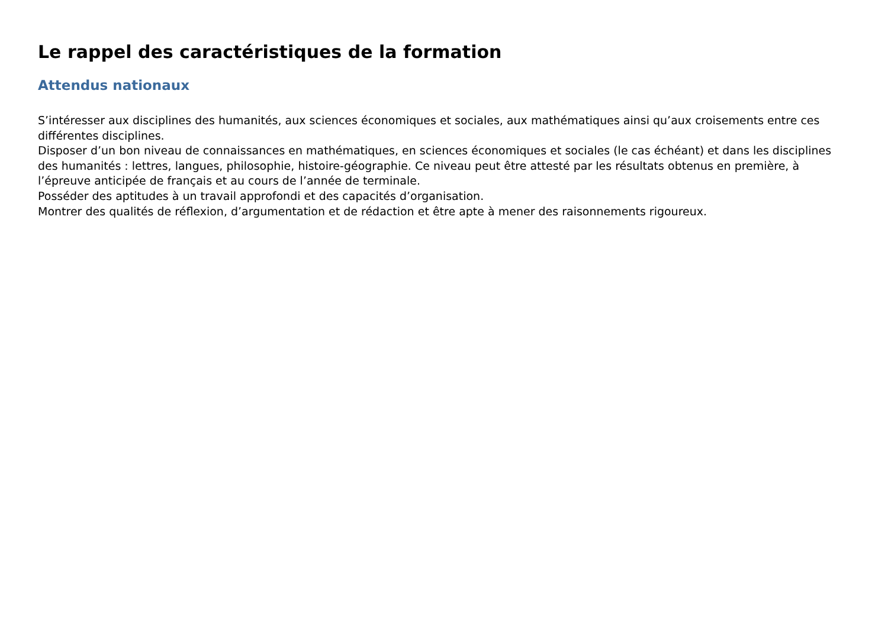Le rappel des caractéristiques de la formation
Attendus nationaux
S’intéresser aux disciplines des humanités, aux sciences économiques et sociales, aux mathématiques ainsi qu’aux croisements entre ces différentes disciplines.
Disposer d’un bon niveau de connaissances en mathématiques, en sciences économiques et sociales (le cas échéant) et dans les disciplines des humanités : lettres, langues, philosophie, histoire-géographie. Ce niveau peut être attesté par les résultats obtenus en première, à l’épreuve anticipée de français et au cours de l’année de terminale.
Posséder des aptitudes à un travail approfondi et des capacités d’organisation.
Montrer des qualités de réflexion, d’argumentation et de rédaction et être apte à mener des raisonnements rigoureux.